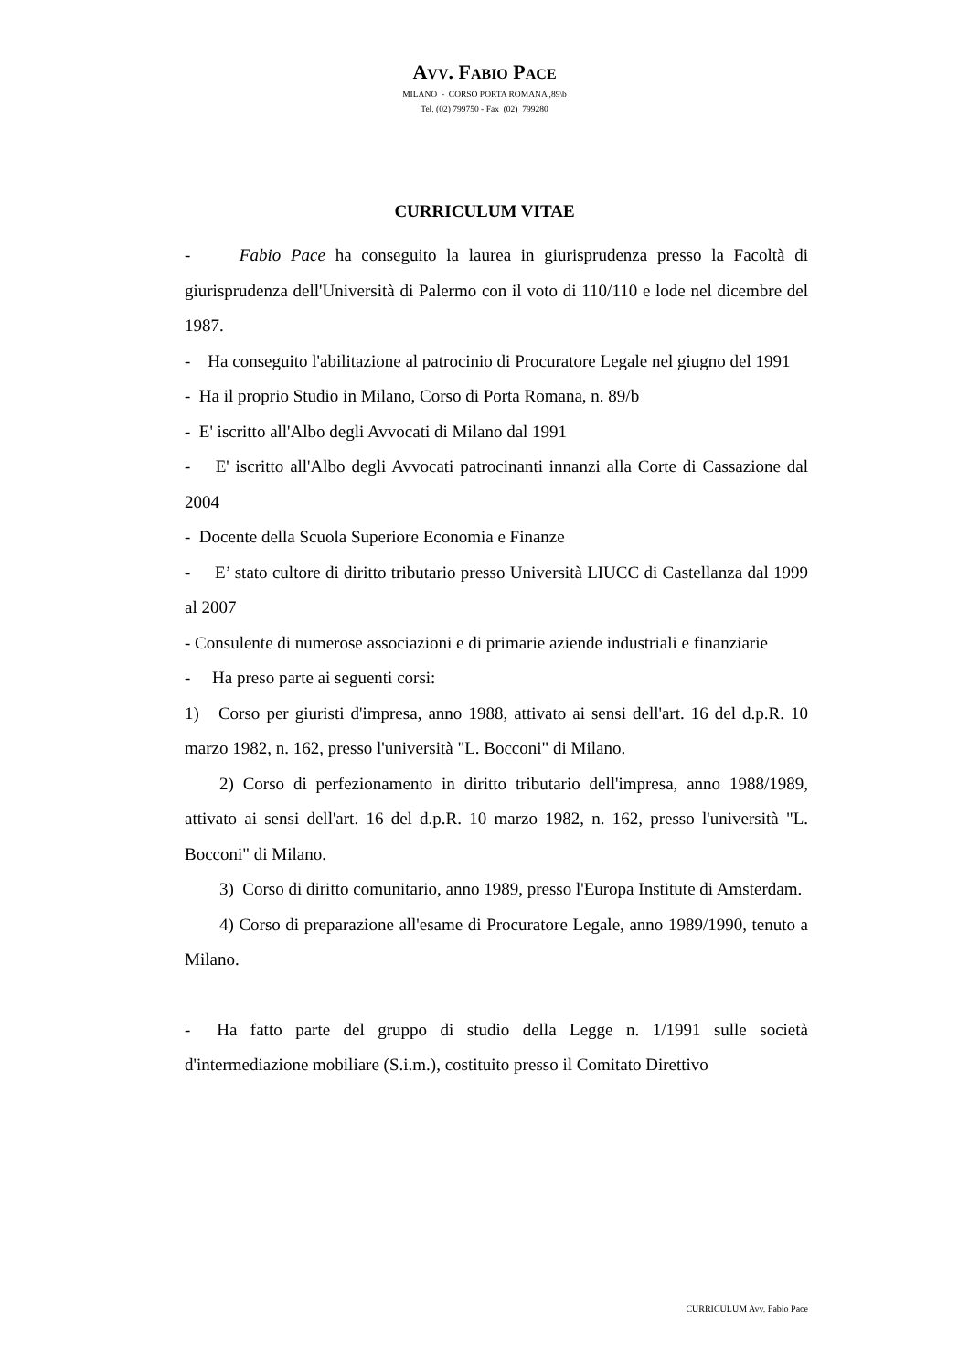AVV. FABIO PACE
MILANO - CORSO PORTA ROMANA ,89\b
Tel. (02) 799750 - Fax (02) 799280
CURRICULUM VITAE
- Fabio Pace ha conseguito la laurea in giurisprudenza presso la Facoltà di giurisprudenza dell'Università di Palermo con il voto di 110/110 e lode nel dicembre del 1987.
- Ha conseguito l'abilitazione al patrocinio di Procuratore Legale nel giugno del 1991
- Ha il proprio Studio in Milano, Corso di Porta Romana, n. 89/b
- E' iscritto all'Albo degli Avvocati di Milano dal 1991
- E' iscritto all'Albo degli Avvocati patrocinanti innanzi alla Corte di Cassazione dal 2004
- Docente della Scuola Superiore Economia e Finanze
- E’ stato cultore di diritto tributario presso Università LIUCC di Castellanza dal 1999 al 2007
- Consulente di numerose associazioni e di primarie aziende industriali e finanziarie
- Ha preso parte ai seguenti corsi:
1) Corso per giuristi d'impresa, anno 1988, attivato ai sensi dell'art. 16 del d.p.R. 10 marzo 1982, n. 162, presso l'università "L. Bocconi" di Milano.
2) Corso di perfezionamento in diritto tributario dell'impresa, anno 1988/1989, attivato ai sensi dell'art. 16 del d.p.R. 10 marzo 1982, n. 162, presso l'università "L. Bocconi" di Milano.
3) Corso di diritto comunitario, anno 1989, presso l'Europa Institute di Amsterdam.
4) Corso di preparazione all'esame di Procuratore Legale, anno 1989/1990, tenuto a Milano.
- Ha fatto parte del gruppo di studio della Legge n. 1/1991 sulle società d'intermediazione mobiliare (S.i.m.), costituito presso il Comitato Direttivo
CURRICULUM Avv. Fabio Pace